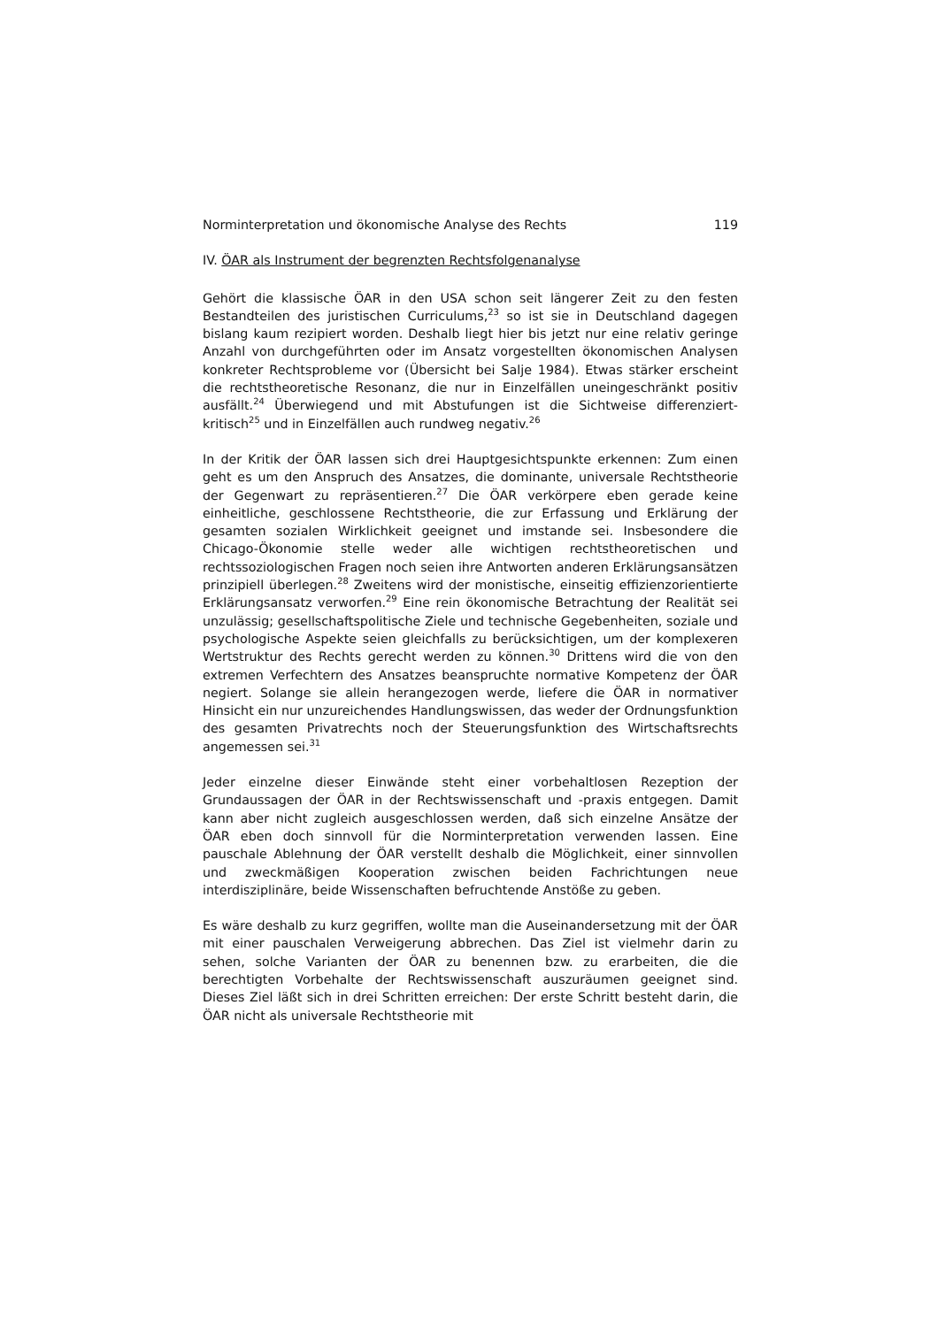Norminterpretation und ökonomische Analyse des Rechts 119
IV. ÖAR als Instrument der begrenzten Rechtsfolgenanalyse
Gehört die klassische ÖAR in den USA schon seit längerer Zeit zu den festen Bestandteilen des juristischen Curriculums,<sup>23</sup> so ist sie in Deutschland dagegen bislang kaum rezipiert worden. Deshalb liegt hier bis jetzt nur eine relativ geringe Anzahl von durchgeführten oder im Ansatz vorgestellten ökonomischen Analysen konkreter Rechtsprobleme vor (Übersicht bei Salje 1984). Etwas stärker erscheint die rechtstheoretische Resonanz, die nur in Einzelfällen uneingeschränkt positiv ausfällt.<sup>24</sup> Überwiegend und mit Abstufungen ist die Sichtweise differenziert-kritisch<sup>25</sup> und in Einzelfällen auch rundweg negativ.<sup>26</sup>
In der Kritik der ÖAR lassen sich drei Hauptgesichtspunkte erkennen: Zum einen geht es um den Anspruch des Ansatzes, die dominante, universale Rechtstheorie der Gegenwart zu repräsentieren.<sup>27</sup> Die ÖAR verkörpere eben gerade keine einheitliche, geschlossene Rechtstheorie, die zur Erfassung und Erklärung der gesamten sozialen Wirklichkeit geeignet und imstande sei. Insbesondere die Chicago-Ökonomie stelle weder alle wichtigen rechtstheoretischen und rechtssoziologischen Fragen noch seien ihre Antworten anderen Erklärungsansätzen prinzipiell überlegen.<sup>28</sup> Zweitens wird der monistische, einseitig effizienzorientierte Erklärungsansatz verworfen.<sup>29</sup> Eine rein ökonomische Betrachtung der Realität sei unzulässig; gesellschaftspolitische Ziele und technische Gegebenheiten, soziale und psychologische Aspekte seien gleichfalls zu berücksichtigen, um der komplexeren Wertstruktur des Rechts gerecht werden zu können.<sup>30</sup> Drittens wird die von den extremen Verfechtern des Ansatzes beanspruchte normative Kompetenz der ÖAR negiert. Solange sie allein herangezogen werde, liefere die ÖAR in normativer Hinsicht ein nur unzureichendes Handlungswissen, das weder der Ordnungsfunktion des gesamten Privatrechts noch der Steuerungsfunktion des Wirtschaftsrechts angemessen sei.<sup>31</sup>
Jeder einzelne dieser Einwände steht einer vorbehaltlosen Rezeption der Grundaussagen der ÖAR in der Rechtswissenschaft und -praxis entgegen. Damit kann aber nicht zugleich ausgeschlossen werden, daß sich einzelne Ansätze der ÖAR eben doch sinnvoll für die Norminterpretation verwenden lassen. Eine pauschale Ablehnung der ÖAR verstellt deshalb die Möglichkeit, einer sinnvollen und zweckmäßigen Kooperation zwischen beiden Fachrichtungen neue interdisziplinäre, beide Wissenschaften befruchtende Anstöße zu geben.
Es wäre deshalb zu kurz gegriffen, wollte man die Auseinandersetzung mit der ÖAR mit einer pauschalen Verweigerung abbrechen. Das Ziel ist vielmehr darin zu sehen, solche Varianten der ÖAR zu benennen bzw. zu erarbeiten, die die berechtigten Vorbehalte der Rechtswissenschaft auszuräumen geeignet sind. Dieses Ziel läßt sich in drei Schritten erreichen: Der erste Schritt besteht darin, die ÖAR nicht als universale Rechtstheorie mit